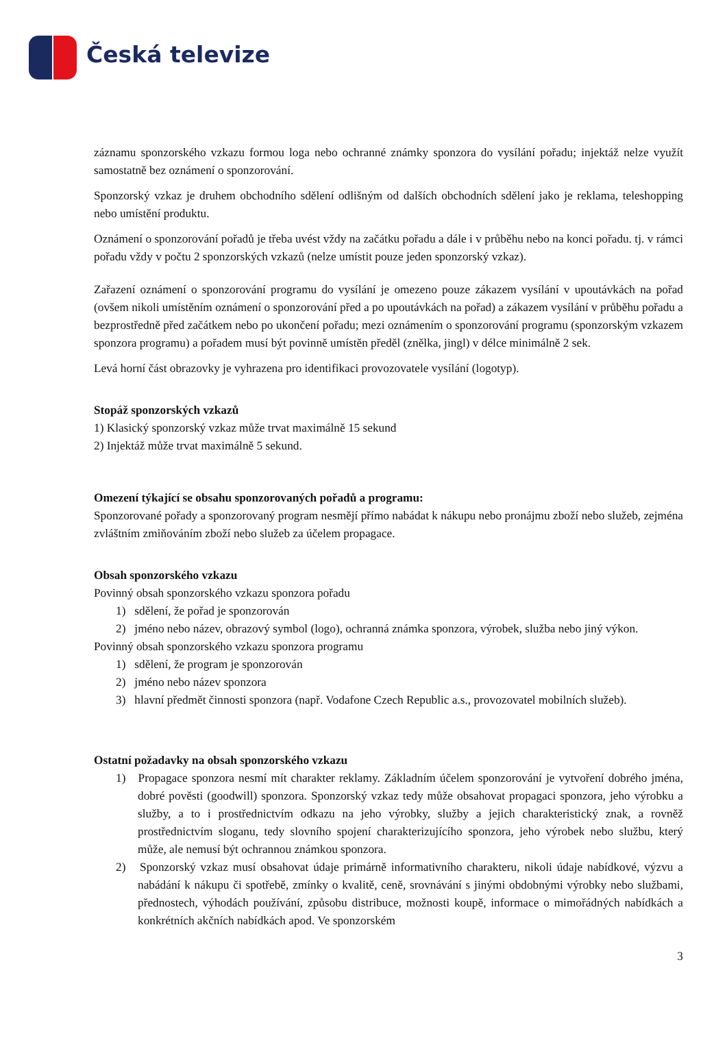Česká televize
záznamu sponzorského vzkazu formou loga nebo ochranné známky sponzora do vysílání pořadu; injektáž nelze využít samostatně bez oznámení o sponzorování.
Sponzorský vzkaz je druhem obchodního sdělení odlišným od dalších obchodních sdělení jako je reklama, teleshopping nebo umístění produktu.
Oznámení o sponzorování pořadů je třeba uvést vždy na začátku pořadu a dále i v průběhu nebo na konci pořadu. tj. v rámci pořadu vždy v počtu 2 sponzorských vzkazů (nelze umístit pouze jeden sponzorský vzkaz).
Zařazení oznámení o sponzorování programu do vysílání je omezeno pouze zákazem vysílání v upoutávkách na pořad (ovšem nikoli umístěním oznámení o sponzorování před a po upoutávkách na pořad) a zákazem vysílání v průběhu pořadu a bezprostředně před začátkem nebo po ukončení pořadu; mezi oznámením o sponzorování programu (sponzorským vzkazem sponzora programu) a pořadem musí být povinně umístěn předěl (znělka, jingl) v délce minimálně 2 sek.
Levá horní část obrazovky je vyhrazena pro identifikaci provozovatele vysílání (logotyp).
Stopáž sponzorských vzkazů
1) Klasický sponzorský vzkaz může trvat maximálně 15 sekund
2) Injektáž může trvat maximálně 5 sekund.
Omezení týkající se obsahu sponzorovaných pořadů a programu:
Sponzorované pořady a sponzorovaný program nesmějí přímo nabádat k nákupu nebo pronájmu zboží nebo služeb, zejména zvláštním zmiňováním zboží nebo služeb za účelem propagace.
Obsah sponzorského vzkazu
Povinný obsah sponzorského vzkazu sponzora pořadu
1) sdělení, že pořad je sponzorován
2) jméno nebo název, obrazový symbol (logo), ochranná známka sponzora, výrobek, služba nebo jiný výkon.
Povinný obsah sponzorského vzkazu sponzora programu
1) sdělení, že program je sponzorován
2) jméno nebo název sponzora
3) hlavní předmět činnosti sponzora (např. Vodafone Czech Republic a.s., provozovatel mobilních služeb).
Ostatní požadavky na obsah sponzorského vzkazu
1) Propagace sponzora nesmí mít charakter reklamy. Základním účelem sponzorování je vytvoření dobrého jména, dobré pověsti (goodwill) sponzora. Sponzorský vzkaz tedy může obsahovat propagaci sponzora, jeho výrobku a služby, a to i prostřednictvím odkazu na jeho výrobky, služby a jejich charakteristický znak, a rovněž prostřednictvím sloganu, tedy slovního spojení charakterizujícího sponzora, jeho výrobek nebo službu, který může, ale nemusí být ochrannou známkou sponzora.
2) Sponzorský vzkaz musí obsahovat údaje primárně informativního charakteru, nikoli údaje nabídkové, výzvu a nabádání k nákupu či spotřebě, zmínky o kvalitě, ceně, srovnávání s jinými obdobnými výrobky nebo službami, přednostech, výhodách používání, způsobu distribuce, možnosti koupě, informace o mimořádných nabídkách a konkrétních akčních nabídkách apod. Ve sponzorském
3